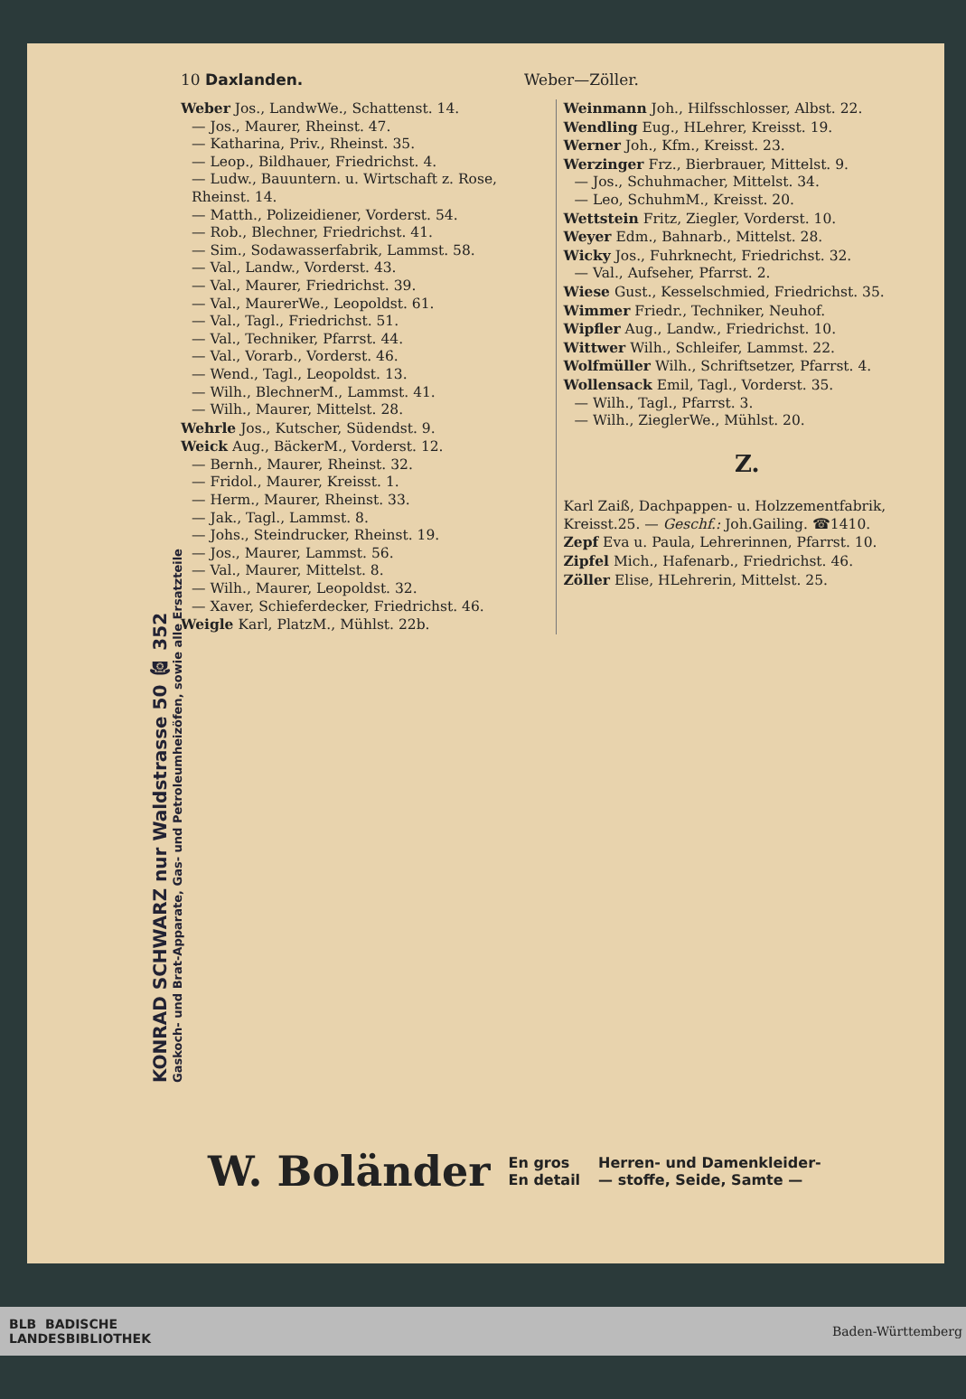KONRAD SCHWARZ nur Waldstrasse 50 ☎ 352
Gaskoch- und Brat-Apparate, Gas- und Petroleumheizöfen, sowie alle Ersatzteile
10 Daxlanden. Weber—Zöller.
Weber Jos., LandwWe., Schattenst. 14.
— Jos., Maurer, Rheinst. 47.
— Katharina, Priv., Rheinst. 35.
— Leop., Bildhauer, Friedrichst. 4.
— Ludw., Bauuntern. u. Wirtschaft z. Rose, Rheinst. 14.
— Matth., Polizeidiener, Vorderst. 54.
— Rob., Blechner, Friedrichst. 41.
— Sim., Sodawasserfabrik, Lammst. 58.
— Val., Landw., Vorderst. 43.
— Val., Maurer, Friedrichst. 39.
— Val., MaurerWe., Leopoldst. 61.
— Val., Tagl., Friedrichst. 51.
— Val., Techniker, Pfarrst. 44.
— Val., Vorarb., Vorderst. 46.
— Wend., Tagl., Leopoldst. 13.
— Wilh., BlechnerM., Lammst. 41.
— Wilh., Maurer, Mittelst. 28.
Wehrle Jos., Kutscher, Südendst. 9.
Weick Aug., BäckerM., Vorderst. 12.
— Bernh., Maurer, Rheinst. 32.
— Fridol., Maurer, Kreisst. 1.
— Herm., Maurer, Rheinst. 33.
— Jak., Tagl., Lammst. 8.
— Johs., Steindrucker, Rheinst. 19.
— Jos., Maurer, Lammst. 56.
— Val., Maurer, Mittelst. 8.
— Wilh., Maurer, Leopoldst. 32.
— Xaver, Schieferdecker, Friedrichst. 46.
Weigle Karl, PlatzM., Mühlst. 22b.
Weinmann Joh., Hilfsschlosser, Albst. 22.
Wendling Eug., HLehrer, Kreisst. 19.
Werner Joh., Kfm., Kreisst. 23.
Werzinger Frz., Bierbrauer, Mittelst. 9.
— Jos., Schuhmacher, Mittelst. 34.
— Leo, SchuhmM., Kreisst. 20.
Wettstein Fritz, Ziegler, Vorderst. 10.
Weyer Edm., Bahnarb., Mittelst. 28.
Wicky Jos., Fuhrknecht, Friedrichst. 32.
— Val., Aufseher, Pfarrst. 2.
Wiese Gust., Kesselschmied, Friedrichst. 35.
Wimmer Friedr., Techniker, Neuhof.
Wipfler Aug., Landw., Friedrichst. 10.
Wittwer Wilh., Schleifer, Lammst. 22.
Wolfmüller Wilh., Schriftsetzer, Pfarrst. 4.
Wollensack Emil, Tagl., Vorderst. 35.
— Wilh., Tagl., Pfarrst. 3.
— Wilh., ZieglerWe., Mühlst. 20.
Z.
Karl Zaiß, Dachpappen- u. Holzzementfabrik, Kreisst.25. — Geschf.: Joh.Gailing. ☎1410.
Zepf Eva u. Paula, Lehrerinnen, Pfarrst. 10.
Zipfel Mich., Hafenarb., Friedrichst. 46.
Zöller Elise, HLehrerin, Mittelst. 25.
W. Boländer En gros
En detail Herren- und Damenkleider-
— stoffe, Seide, Samte —
BLB BADISCHE
LANDESBIBLIOTHEK Baden-Württemberg